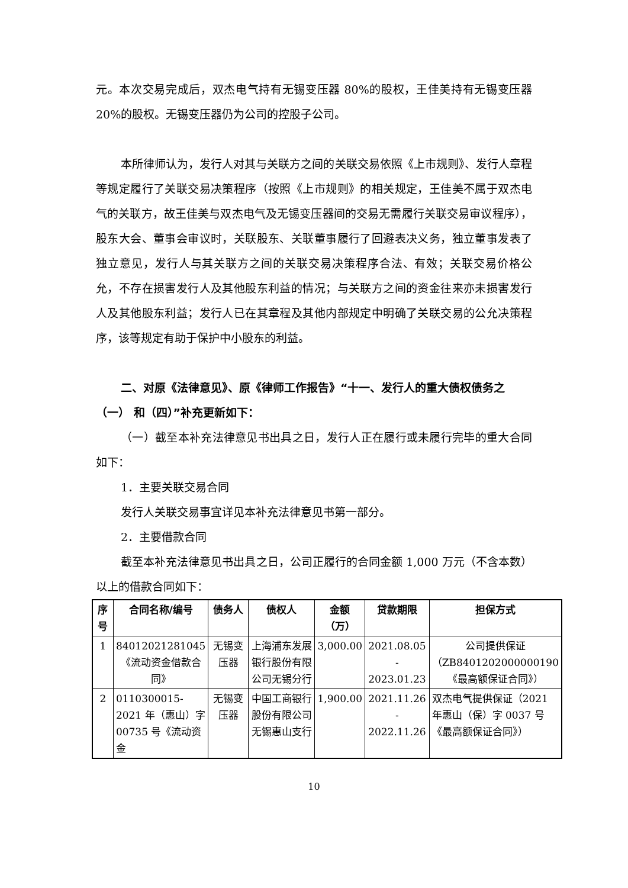元。本次交易完成后，双杰电气持有无锡变压器 80%的股权，王佳美持有无锡变压器 20%的股权。无锡变压器仍为公司的控股子公司。
本所律师认为，发行人对其与关联方之间的关联交易依照《上市规则》、发行人章程等规定履行了关联交易决策程序（按照《上市规则》的相关规定，王佳美不属于双杰电气的关联方，故王佳美与双杰电气及无锡变压器间的交易无需履行关联交易审议程序），股东大会、董事会审议时，关联股东、关联董事履行了回避表决义务，独立董事发表了独立意见，发行人与其关联方之间的关联交易决策程序合法、有效；关联交易价格公允，不存在损害发行人及其他股东利益的情况；与关联方之间的资金往来亦未损害发行人及其他股东利益；发行人已在其章程及其他内部规定中明确了关联交易的公允决策程序，该等规定有助于保护中小股东的利益。
二、对原《法律意见》、原《律师工作报告》“十一、发行人的重大债权债务之（一） 和（四）”补充更新如下：
（一）截至本补充法律意见书出具之日，发行人正在履行或未履行完毕的重大合同如下：
1．主要关联交易合同
发行人关联交易事宜详见本补充法律意见书第一部分。
2．主要借款合同
截至本补充法律意见书出具之日，公司正履行的合同金额 1,000 万元（不含本数）以上的借款合同如下：
| 序号 | 合同名称/编号 | 债务人 | 债权人 | 金额（万） | 贷款期限 | 担保方式 |
| --- | --- | --- | --- | --- | --- | --- |
| 1 | 84012021281045《流动资金借款合同》 | 无锡变压器 | 上海浦东发展银行股份有限公司无锡分行 | 3,000.00 | 2021.08.05 - 2023.01.23 | 公司提供保证（ZB8401202000000190《最高额保证合同》） |
| 2 | 0110300015-2021 年（惠山）字 00735 号《流动资金 | 无锡变压器 | 中国工商银行股份有限公司无锡惠山支行 | 1,900.00 | 2021.11.26 - 2022.11.26 | 双杰电气提供保证（2021 年惠山（保）字 0037 号《最高额保证合同》） |
10